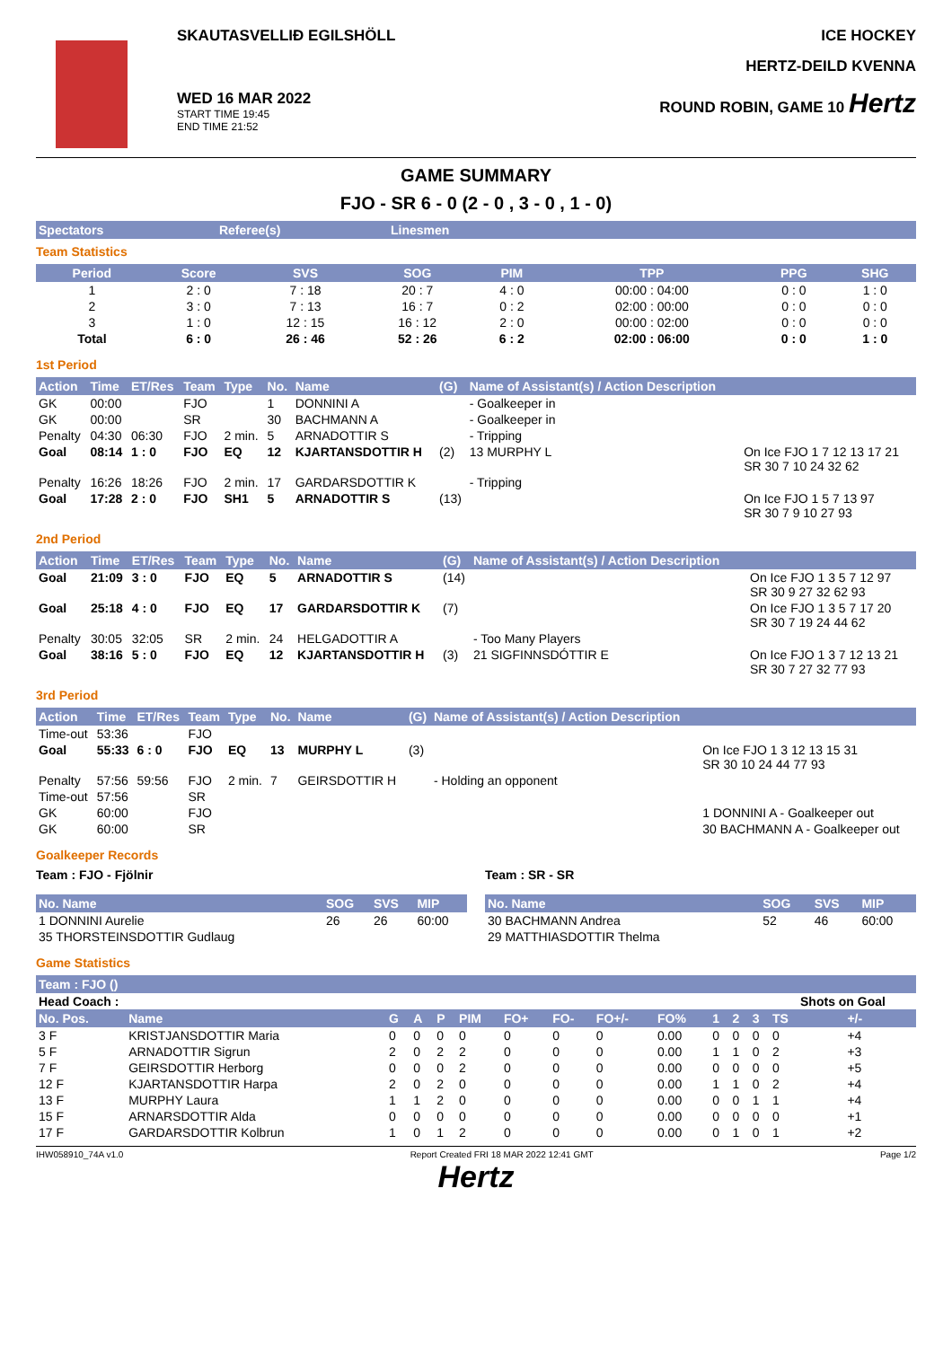SKAUTASVELLIÐ EGILSHÖLL
WED 16 MAR 2022
START TIME 19:45
END TIME 21:52
ICE HOCKEY
HERTZ-DEILD KVENNA
ROUND ROBIN, GAME 10 Hertz
GAME SUMMARY
FJO - SR 6 - 0 (2 - 0 , 3 - 0 , 1 - 0)
| Spectators | Referee(s) | Linesmen |
| --- | --- | --- |
Team Statistics
| Period | Score | SVS | SOG | PIM | TPP | PPG | SHG |
| --- | --- | --- | --- | --- | --- | --- | --- |
| 1 | 2 : 0 | 7 : 18 | 20 : 7 | 4 : 0 | 00:00 : 04:00 | 0 : 0 | 1 : 0 |
| 2 | 3 : 0 | 7 : 13 | 16 : 7 | 0 : 2 | 02:00 : 00:00 | 0 : 0 | 0 : 0 |
| 3 | 1 : 0 | 12 : 15 | 16 : 12 | 2 : 0 | 00:00 : 02:00 | 0 : 0 | 0 : 0 |
| Total | 6 : 0 | 26 : 46 | 52 : 26 | 6 : 2 | 02:00 : 06:00 | 0 : 0 | 1 : 0 |
1st Period
| Action | Time | ET/Res | Team | Type | No. | Name | (G) | Name of Assistant(s) / Action Description | |
| --- | --- | --- | --- | --- | --- | --- | --- | --- | --- |
| GK | 00:00 | | FJO | | 1 | DONNINI A | | - Goalkeeper in | |
| GK | 00:00 | | SR | | 30 | BACHMANN A | | - Goalkeeper in | |
| Penalty | 04:30 | 06:30 | FJO | 2 min. | 5 | ARNADOTTIR S | | - Tripping | |
| Goal | 08:14 | 1 : 0 | FJO | EQ | 12 | KJARTANSDOTTIR H | (2) | 13 MURPHY L | On Ice FJO 1 7 12 13 17 21 SR 30 7 10 24 32 62 |
| Penalty | 16:26 | 18:26 | FJO | 2 min. | 17 | GARDARSDOTTIR K | | - Tripping | |
| Goal | 17:28 | 2 : 0 | FJO | SH1 | 5 | ARNADOTTIR S | (13) | | On Ice FJO 1 5 7 13 97 SR 30 7 9 10 27 93 |
2nd Period
| Action | Time | ET/Res | Team | Type | No. | Name | (G) | Name of Assistant(s) / Action Description | |
| --- | --- | --- | --- | --- | --- | --- | --- | --- | --- |
| Goal | 21:09 | 3 : 0 | FJO | EQ | 5 | ARNADOTTIR S | (14) | | On Ice FJO 1 3 5 7 12 97 SR 30 9 27 32 62 93 |
| Goal | 25:18 | 4 : 0 | FJO | EQ | 17 | GARDARSDOTTIR K | (7) | | On Ice FJO 1 3 5 7 17 20 SR 30 7 19 24 44 62 |
| Penalty | 30:05 | 32:05 | SR | 2 min. | 24 | HELGADOTTIR A | | - Too Many Players | |
| Goal | 38:16 | 5 : 0 | FJO | EQ | 12 | KJARTANSDOTTIR H | (3) | 21 SIGFINNSDÓTTIR E | On Ice FJO 1 3 7 12 13 21 SR 30 7 27 32 77 93 |
3rd Period
| Action | Time | ET/Res | Team | Type | No. | Name | (G) | Name of Assistant(s) / Action Description | |
| --- | --- | --- | --- | --- | --- | --- | --- | --- | --- |
| Time-out | 53:36 | | FJO | | | | | | |
| Goal | 55:33 | 6 : 0 | FJO | EQ | 13 | MURPHY L | (3) | | On Ice FJO 1 3 12 13 15 31 SR 30 10 24 44 77 93 |
| Penalty | 57:56 | 59:56 | FJO | 2 min. | 7 | GEIRSDOTTIR H | | - Holding an opponent | |
| Time-out | 57:56 | | SR | | | | | | |
| GK | 60:00 | | FJO | | | | | | 1 DONNINI A - Goalkeeper out |
| GK | 60:00 | | SR | | | | | | 30 BACHMANN A - Goalkeeper out |
Goalkeeper Records
Team : FJO - Fjölnir
| No. Name | SOG | SVS | MIP |
| --- | --- | --- | --- |
| 1 DONNINI Aurelie | 26 | 26 | 60:00 |
| 35 THORSTEINSDOTTIR Gudlaug | | | |
Team : SR - SR
| No. Name | SOG | SVS | MIP |
| --- | --- | --- | --- |
| 30 BACHMANN Andrea | 52 | 46 | 60:00 |
| 29 MATTHIASDOTTIR Thelma | | | |
Game Statistics
| Team : FJO () | | | | | | | | | | | | | | |
| --- | --- | --- | --- | --- | --- | --- | --- | --- | --- | --- | --- | --- | --- | --- |
| Head Coach : | | | | | | | | | | | | | Shots on Goal | |
| No. Pos. | Name | G | A | P | PIM | FO+ | FO- | FO+/- | FO% | 1 | 2 | 3 | TS | +/- |
| 3 F | KRISTJANSDOTTIR Maria | 0 | 0 | 0 | 0 | 0 | 0 | 0 | 0.00 | 0 | 0 | 0 | 0 | +4 |
| 5 F | ARNADOTTIR Sigrun | 2 | 0 | 2 | 2 | 0 | 0 | 0 | 0.00 | 1 | 1 | 0 | 2 | +3 |
| 7 F | GEIRSDOTTIR Herborg | 0 | 0 | 0 | 2 | 0 | 0 | 0 | 0.00 | 0 | 0 | 0 | 0 | +5 |
| 12 F | KJARTANSDOTTIR Harpa | 2 | 0 | 2 | 0 | 0 | 0 | 0 | 0.00 | 1 | 1 | 0 | 2 | +4 |
| 13 F | MURPHY Laura | 1 | 1 | 2 | 0 | 0 | 0 | 0 | 0.00 | 0 | 0 | 1 | 1 | +4 |
| 15 F | ARNARSDOTTIR Alda | 0 | 0 | 0 | 0 | 0 | 0 | 0 | 0.00 | 0 | 0 | 0 | 0 | +1 |
| 17 F | GARDARSDOTTIR Kolbrun | 1 | 0 | 1 | 2 | 0 | 0 | 0 | 0.00 | 0 | 1 | 0 | 1 | +2 |
IHW058910_74A v1.0 Report Created FRI 18 MAR 2022 12:41 GMT Page 1/2
Hertz